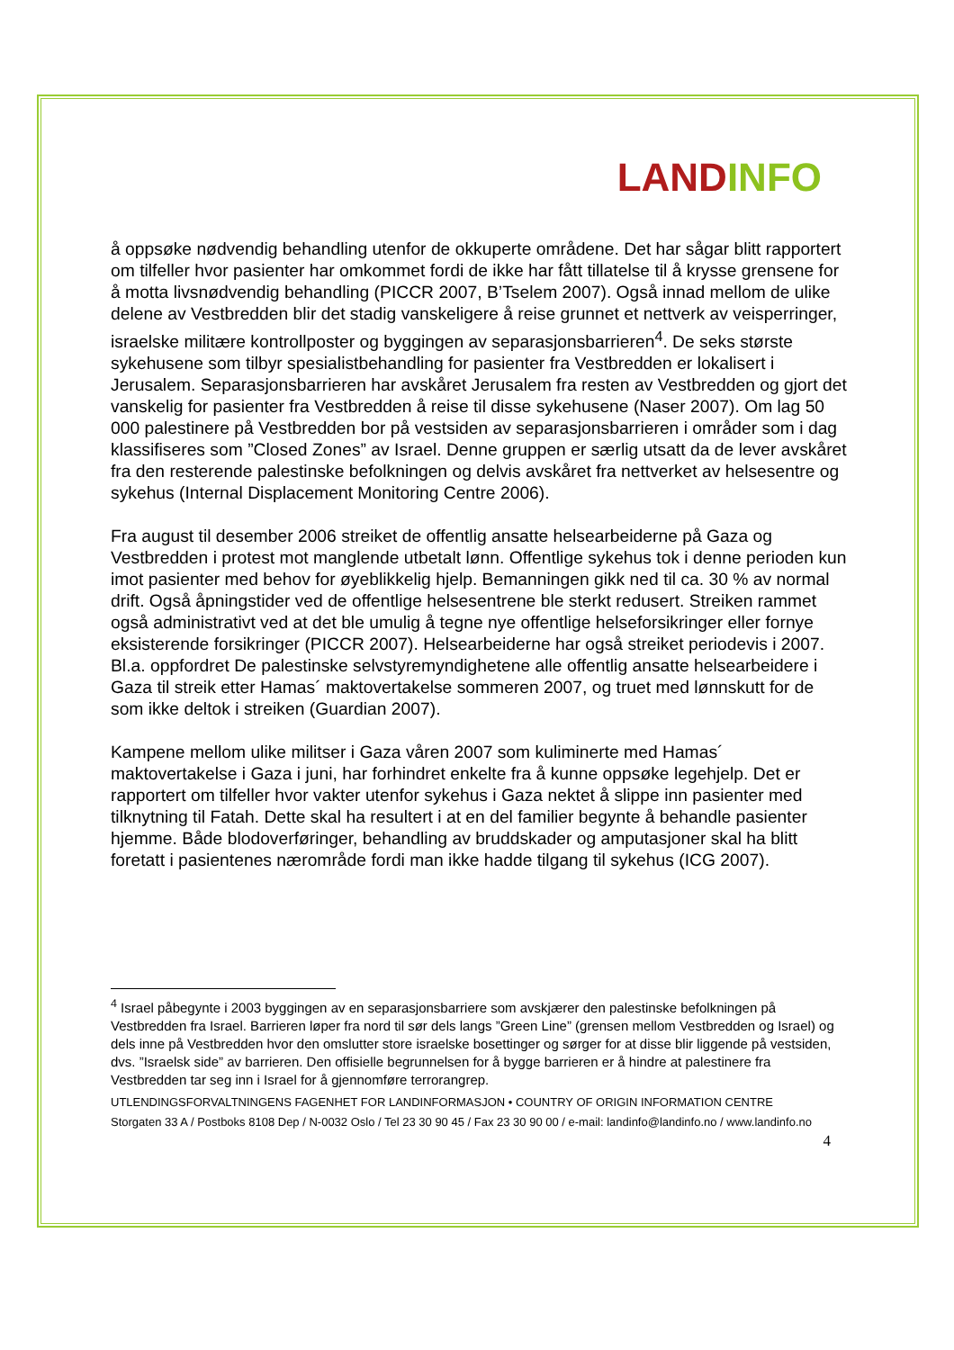LAND INFO
å oppsøke nødvendig behandling utenfor de okkuperte områdene. Det har sågar blitt rapportert om tilfeller hvor pasienter har omkommet fordi de ikke har fått tillatelse til å krysse grensene for å motta livsnødvendig behandling (PICCR 2007, B’Tselem 2007). Også innad mellom de ulike delene av Vestbredden blir det stadig vanskeligere å reise grunnet et nettverk av veisperringer, israelske militære kontrollposter og byggingen av separasjonsbarrieren<sup>4</sup>. De seks største sykehusene som tilbyr spesialistbehandling for pasienter fra Vestbredden er lokalisert i Jerusalem. Separasjonsbarrieren har avskåret Jerusalem fra resten av Vestbredden og gjort det vanskelig for pasienter fra Vestbredden å reise til disse sykehusene (Naser 2007). Om lag 50 000 palestinere på Vestbredden bor på vestsiden av separasjonsbarrieren i områder som i dag klassifiseres som ”Closed Zones” av Israel. Denne gruppen er særlig utsatt da de lever avskåret fra den resterende palestinske befolkningen og delvis avskåret fra nettverket av helsesentre og sykehus (Internal Displacement Monitoring Centre 2006).
Fra august til desember 2006 streiket de offentlig ansatte helsearbeiderne på Gaza og Vestbredden i protest mot manglende utbetalt lønn. Offentlige sykehus tok i denne perioden kun imot pasienter med behov for øyeblikkelig hjelp. Bemanningen gikk ned til ca. 30 % av normal drift. Også åpningstider ved de offentlige helsesentrene ble sterkt redusert. Streiken rammet også administrativt ved at det ble umulig å tegne nye offentlige helseforsikringer eller fornye eksisterende forsikringer (PICCR 2007). Helsearbeiderne har også streiket periodevis i 2007. Bl.a. oppfordret De palestinske selvstyremyndighetene alle offentlig ansatte helsearbeidere i Gaza til streik etter Hamas´ maktovertakelse sommeren 2007, og truet med lønnskutt for de som ikke deltok i streiken (Guardian 2007).
Kampene mellom ulike militser i Gaza våren 2007 som kuliminerte med Hamas´ maktovertakelse i Gaza i juni, har forhindret enkelte fra å kunne oppsøke legehjelp. Det er rapportert om tilfeller hvor vakter utenfor sykehus i Gaza nektet å slippe inn pasienter med tilknytning til Fatah. Dette skal ha resultert i at en del familier begynte å behandle pasienter hjemme. Både blodoverføringer, behandling av bruddskader og amputasjoner skal ha blitt foretatt i pasientenes nærområde fordi man ikke hadde tilgang til sykehus (ICG 2007).
<sup>4</sup> Israel påbegynte i 2003 byggingen av en separasjonsbarriere som avskjærer den palestinske befolkningen på Vestbredden fra Israel. Barrieren løper fra nord til sør dels langs ”Green Line” (grensen mellom Vestbredden og Israel) og dels inne på Vestbredden hvor den omslutter store israelske bosettinger og sørger for at disse blir liggende på vestsiden, dvs. ”Israelsk side” av barrieren. Den offisielle begrunnelsen for å bygge barrieren er å hindre at palestinere fra Vestbredden tar seg inn i Israel for å gjennomføre terrorangrep.
UTLENDINGSFORVALTNINGENS FAGENHET FOR LANDINFORMASJON • COUNTRY OF ORIGIN INFORMATION CENTRE
Storgaten 33 A / Postboks 8108 Dep / N-0032 Oslo / Tel 23 30 90 45 / Fax 23 30 90 00 / e-mail: landinfo@landinfo.no / www.landinfo.no
4